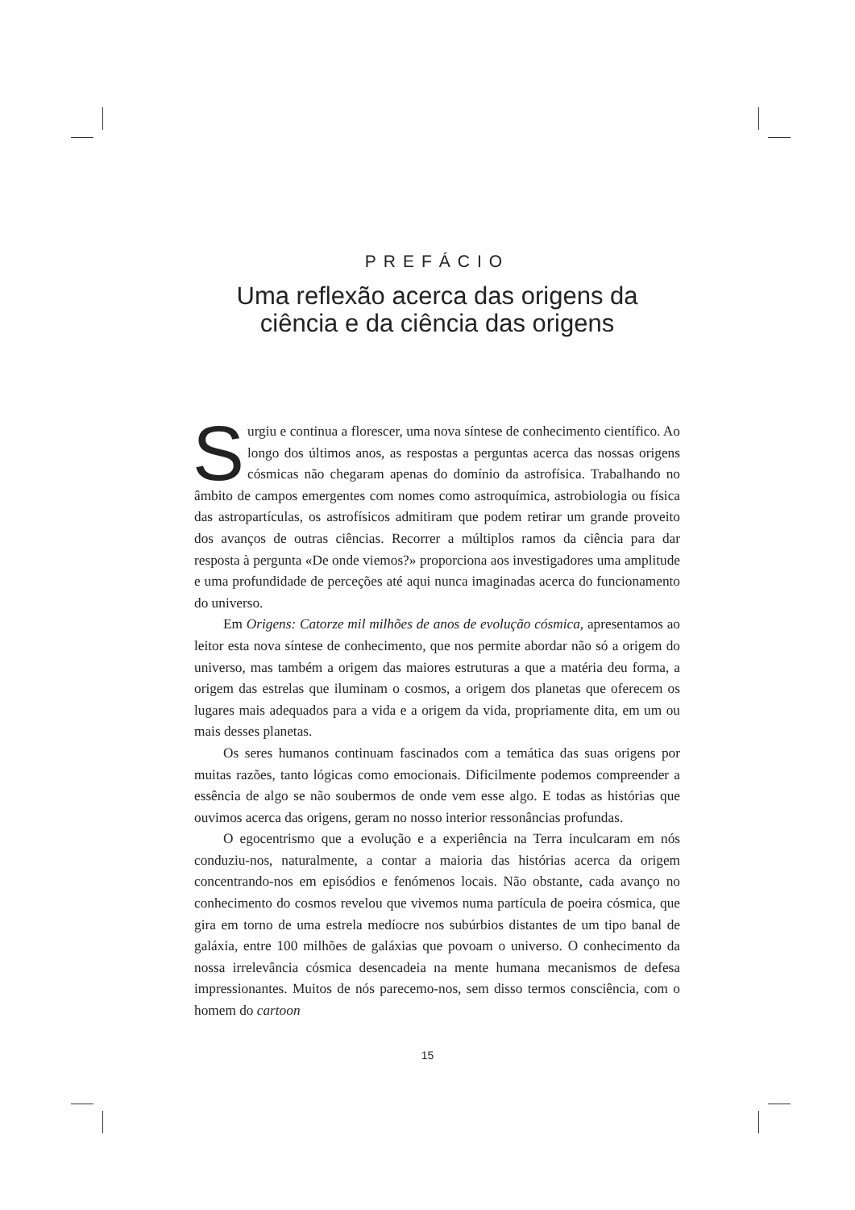PREFÁCIO
Uma reflexão acerca das origens da
ciência e da ciência das origens
Surgiu e continua a florescer, uma nova síntese de conhecimento científico. Ao longo dos últimos anos, as respostas a perguntas acerca das nossas origens cósmicas não chegaram apenas do domínio da astrofísica. Trabalhando no âmbito de campos emergentes com nomes como astroquímica, astrobiologia ou física das astropartículas, os astrofísicos admitiram que podem retirar um grande proveito dos avanços de outras ciências. Recorrer a múltiplos ramos da ciência para dar resposta à pergunta «De onde viemos?» proporciona aos investigadores uma amplitude e uma profundidade de perceções até aqui nunca imaginadas acerca do funcionamento do universo.
Em Origens: Catorze mil milhões de anos de evolução cósmica, apresentamos ao leitor esta nova síntese de conhecimento, que nos permite abordar não só a origem do universo, mas também a origem das maiores estruturas a que a matéria deu forma, a origem das estrelas que iluminam o cosmos, a origem dos planetas que oferecem os lugares mais adequados para a vida e a origem da vida, propriamente dita, em um ou mais desses planetas.
Os seres humanos continuam fascinados com a temática das suas origens por muitas razões, tanto lógicas como emocionais. Dificilmente podemos compreender a essência de algo se não soubermos de onde vem esse algo. E todas as histórias que ouvimos acerca das origens, geram no nosso interior ressonâncias profundas.
O egocentrismo que a evolução e a experiência na Terra inculcaram em nós conduziu-nos, naturalmente, a contar a maioria das histórias acerca da origem concentrando-nos em episódios e fenómenos locais. Não obstante, cada avanço no conhecimento do cosmos revelou que vivemos numa partícula de poeira cósmica, que gira em torno de uma estrela medíocre nos subúrbios distantes de um tipo banal de galáxia, entre 100 milhões de galáxias que povoam o universo. O conhecimento da nossa irrelevância cósmica desencadeia na mente humana mecanismos de defesa impressionantes. Muitos de nós parecemo-nos, sem disso termos consciência, com o homem do cartoon
15